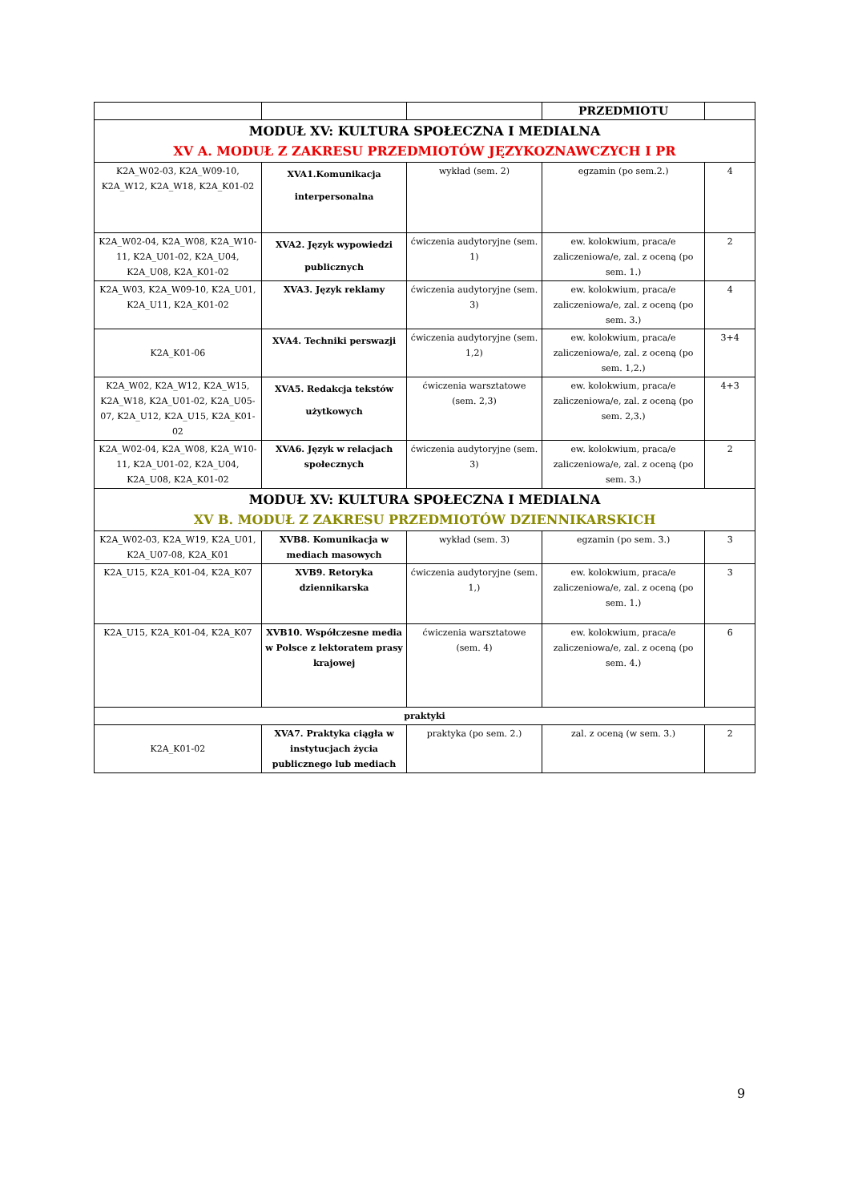| | | | PRZEDMIOTU | |
| MODUŁ XV: KULTURA SPOŁECZNA I MEDIALNA XV A. MODUŁ Z ZAKRESU PRZEDMIOTÓW JĘZYKOZNAWCZYCH I PR | | | | |
| K2A_W02-03, K2A_W09-10, K2A_W12, K2A_W18, K2A_K01-02 | XVA1.Komunikacja interpersonalna | wykład (sem. 2) | egzamin (po sem.2.) | 4 |
| K2A_W02-04, K2A_W08, K2A_W10-11, K2A_U01-02, K2A_U04, K2A_U08, K2A_K01-02 | XVA2. Język wypowiedzi publicznych | ćwiczenia audytoryjne (sem. 1) | ew. kolokwium, praca/e zaliczeniowa/e, zal. z oceną (po sem. 1.) | 2 |
| K2A_W03, K2A_W09-10, K2A_U01, K2A_U11, K2A_K01-02 | XVA3. Język reklamy | ćwiczenia audytoryjne (sem. 3) | ew. kolokwium, praca/e zaliczeniowa/e, zal. z oceną (po sem. 3.) | 4 |
| K2A_K01-06 | XVA4. Techniki perswazji | ćwiczenia audytoryjne (sem. 1,2) | ew. kolokwium, praca/e zaliczeniowa/e, zal. z oceną (po sem. 1,2.) | 3+4 |
| K2A_W02, K2A_W12, K2A_W15, K2A_W18, K2A_U01-02, K2A_U05-07, K2A_U12, K2A_U15, K2A_K01-02 | XVA5. Redakcja tekstów użytkowych | ćwiczenia warsztatowe (sem. 2,3) | ew. kolokwium, praca/e zaliczeniowa/e, zal. z oceną (po sem. 2,3.) | 4+3 |
| K2A_W02-04, K2A_W08, K2A_W10-11, K2A_U01-02, K2A_U04, K2A_U08, K2A_K01-02 | XVA6. Język w relacjach społecznych | ćwiczenia audytoryjne (sem. 3) | ew. kolokwium, praca/e zaliczeniowa/e, zal. z oceną (po sem. 3.) | 2 |
| MODUŁ XV: KULTURA SPOŁECZNA I MEDIALNA XV B. MODUŁ Z ZAKRESU PRZEDMIOTÓW DZIENNIKARSKICH | | | | |
| K2A_W02-03, K2A_W19, K2A_U01, K2A_U07-08, K2A_K01 | XVB8. Komunikacja w mediach masowych | wykład (sem. 3) | egzamin (po sem. 3.) | 3 |
| K2A_U15, K2A_K01-04, K2A_K07 | XVB9. Retoryka dziennikarska | ćwiczenia audytoryjne (sem. 1,) | ew. kolokwium, praca/e zaliczeniowa/e, zal. z oceną (po sem. 1.) | 3 |
| K2A_U15, K2A_K01-04, K2A_K07 | XVB10. Współczesne media w Polsce z lektoratem prasy krajowej | ćwiczenia warsztatowe (sem. 4) | ew. kolokwium, praca/e zaliczeniowa/e, zal. z oceną (po sem. 4.) | 6 |
| praktyki | | | | |
| K2A_K01-02 | XVA7. Praktyka ciągła w instytucjach życia publicznego lub mediach | praktyka (po sem. 2.) | zal. z oceną (w sem. 3.) | 2 |
9